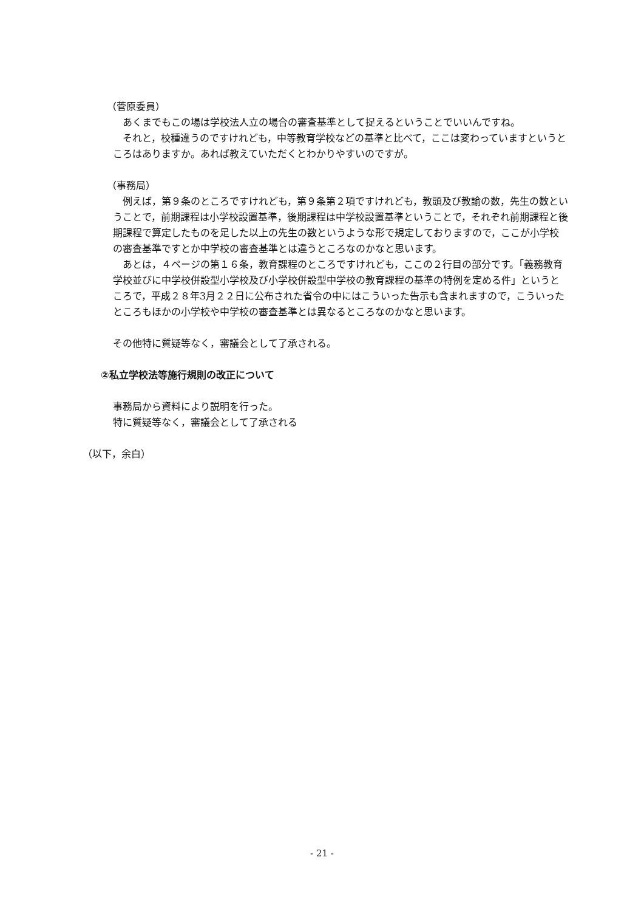（菅原委員）
あくまでもこの場は学校法人立の場合の審査基準として捉えるということでいいんですね。
それと，校種違うのですけれども，中等教育学校などの基準と比べて，ここは変わっていますというところはありますか。あれば教えていただくとわかりやすいのですが。
（事務局）
例えば，第９条のところですけれども，第９条第２項ですけれども，教頭及び教諭の数，先生の数ということで，前期課程は小学校設置基準，後期課程は中学校設置基準ということで，それぞれ前期課程と後期課程で算定したものを足した以上の先生の数というような形で規定しておりますので，ここが小学校の審査基準ですとか中学校の審査基準とは違うところなのかなと思います。
あとは，４ページの第１６条，教育課程のところですけれども，ここの２行目の部分です。「義務教育学校並びに中学校併設型小学校及び小学校併設型中学校の教育課程の基準の特例を定める件」というところで，平成２８年3月２２日に公布された省令の中にはこういった告示も含まれますので，こういったところもほかの小学校や中学校の審査基準とは異なるところなのかなと思います。
その他特に質疑等なく，審議会として了承される。
②私立学校法等施行規則の改正について
事務局から資料により説明を行った。
特に質疑等なく，審議会として了承される
（以下，余白）
- 21 -